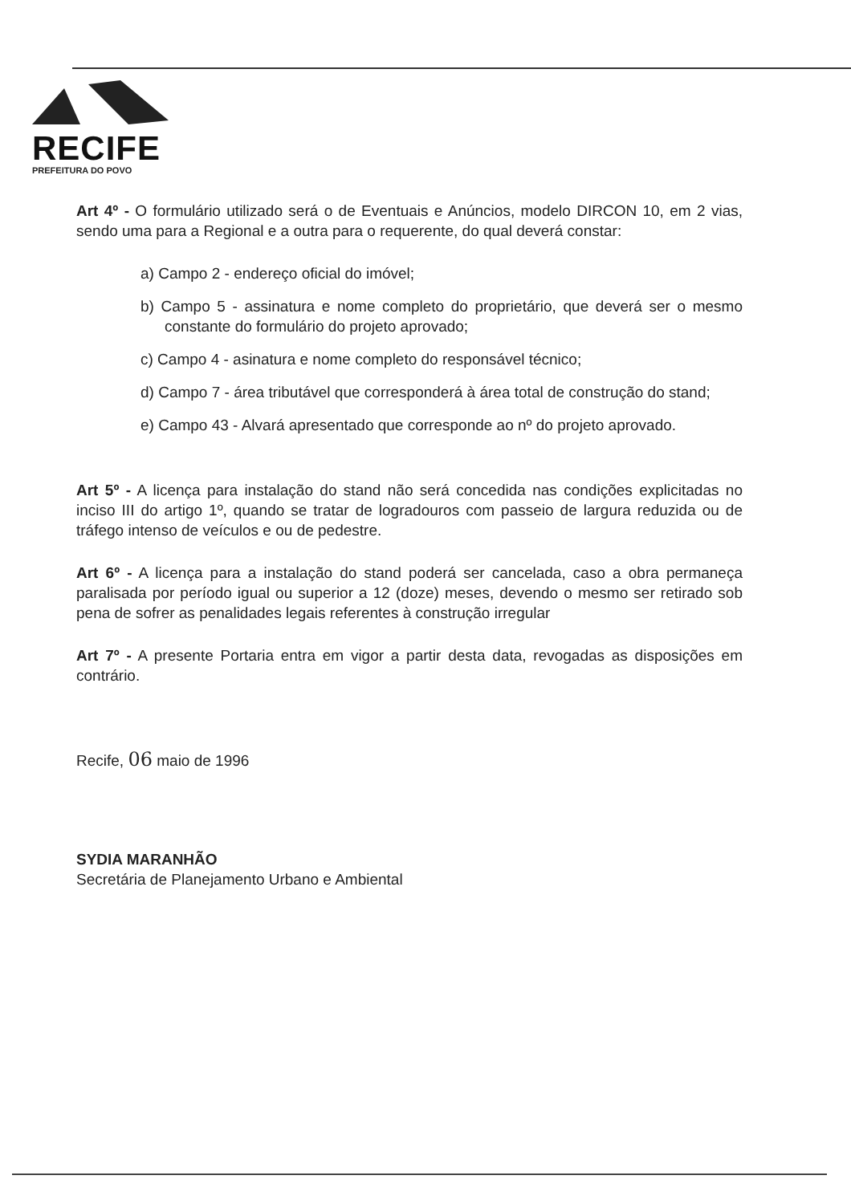RECIFE
PREFEITURA DO POVO
Art 4º - O formulário utilizado será o de Eventuais e Anúncios, modelo DIRCON 10, em 2 vias, sendo uma para a Regional e a outra para o requerente, do qual deverá constar:
a) Campo 2 - endereço oficial do imóvel;
b) Campo 5 - assinatura e nome completo do proprietário, que deverá ser o mesmo constante do formulário do projeto aprovado;
c) Campo 4 - asinatura e nome completo do responsável técnico;
d) Campo 7 - área tributável que corresponderá à área total de construção do stand;
e) Campo 43 - Alvará apresentado que corresponde ao nº do projeto aprovado.
Art 5º - A licença para instalação do stand não será concedida nas condições explicitadas no inciso III do artigo 1º, quando se tratar de logradouros com passeio de largura reduzida ou de tráfego intenso de veículos e ou de pedestre.
Art 6º - A licença para a instalação do stand poderá ser cancelada, caso a obra permaneça paralisada por período igual ou superior a 12 (doze) meses, devendo o mesmo ser retirado sob pena de sofrer as penalidades legais referentes à construção irregular
Art 7º - A presente Portaria entra em vigor a partir desta data, revogadas as disposições em contrário.
Recife, 06 maio de 1996
SYDIA MARANHÃO
Secretária de Planejamento Urbano e Ambiental